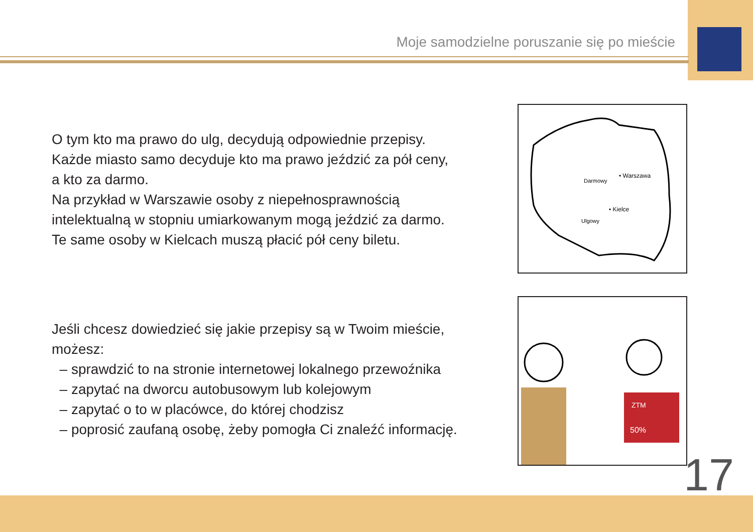Moje samodzielne poruszanie się po mieście
O tym kto ma prawo do ulg, decydują odpowiednie przepisy.
Każde miasto samo decyduje kto ma prawo jeździć za pół ceny,
a kto za darmo.
Na przykład w Warszawie osoby z niepełnosprawnością
intelektualną w stopniu umiarkowanym mogą jeździć za darmo.
Te same osoby w Kielcach muszą płacić pół ceny biletu.
• Warszawa
• Kielce
Darmowy
Ulgowy
Jeśli chcesz dowiedzieć się jakie przepisy są w Twoim mieście,
możesz:
– sprawdzić to na stronie internetowej lokalnego przewoźnika
– zapytać na dworcu autobusowym lub kolejowym
– zapytać o to w placówce, do której chodzisz
– poprosić zaufaną osobę, żeby pomogła Ci znaleźć informację.
ZTM
50%
17